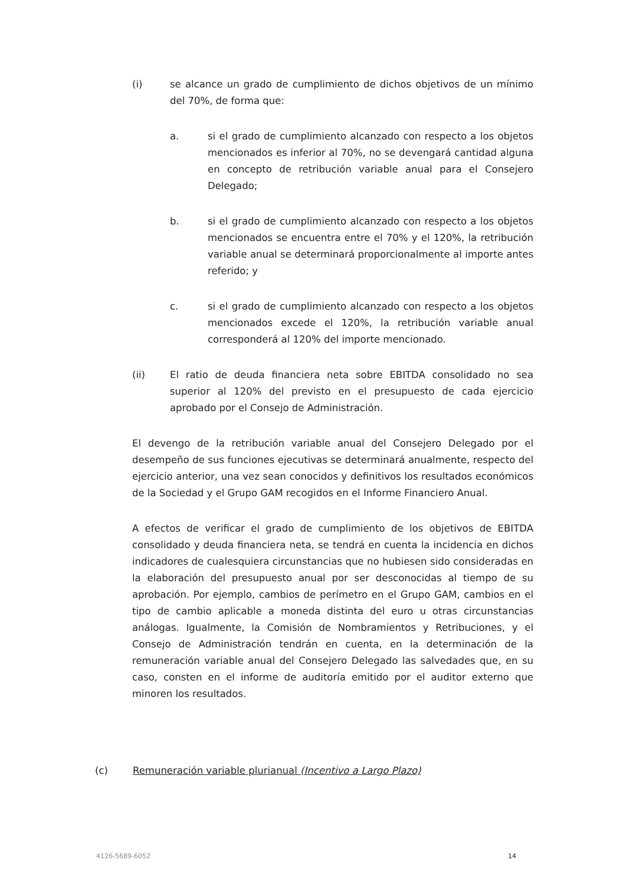(i) se alcance un grado de cumplimiento de dichos objetivos de un mínimo del 70%, de forma que:
a. si el grado de cumplimiento alcanzado con respecto a los objetos mencionados es inferior al 70%, no se devengará cantidad alguna en concepto de retribución variable anual para el Consejero Delegado;
b. si el grado de cumplimiento alcanzado con respecto a los objetos mencionados se encuentra entre el 70% y el 120%, la retribución variable anual se determinará proporcionalmente al importe antes referido; y
c. si el grado de cumplimiento alcanzado con respecto a los objetos mencionados excede el 120%, la retribución variable anual corresponderá al 120% del importe mencionado.
(ii) El ratio de deuda financiera neta sobre EBITDA consolidado no sea superior al 120% del previsto en el presupuesto de cada ejercicio aprobado por el Consejo de Administración.
El devengo de la retribución variable anual del Consejero Delegado por el desempeño de sus funciones ejecutivas se determinará anualmente, respecto del ejercicio anterior, una vez sean conocidos y definitivos los resultados económicos de la Sociedad y el Grupo GAM recogidos en el Informe Financiero Anual.
A efectos de verificar el grado de cumplimiento de los objetivos de EBITDA consolidado y deuda financiera neta, se tendrá en cuenta la incidencia en dichos indicadores de cualesquiera circunstancias que no hubiesen sido consideradas en la elaboración del presupuesto anual por ser desconocidas al tiempo de su aprobación. Por ejemplo, cambios de perímetro en el Grupo GAM, cambios en el tipo de cambio aplicable a moneda distinta del euro u otras circunstancias análogas. Igualmente, la Comisión de Nombramientos y Retribuciones, y el Consejo de Administración tendrán en cuenta, en la determinación de la remuneración variable anual del Consejero Delegado las salvedades que, en su caso, consten en el informe de auditoría emitido por el auditor externo que minoren los resultados.
(c) Remuneración variable plurianual (Incentivo a Largo Plazo)
4126-5689-6052 14